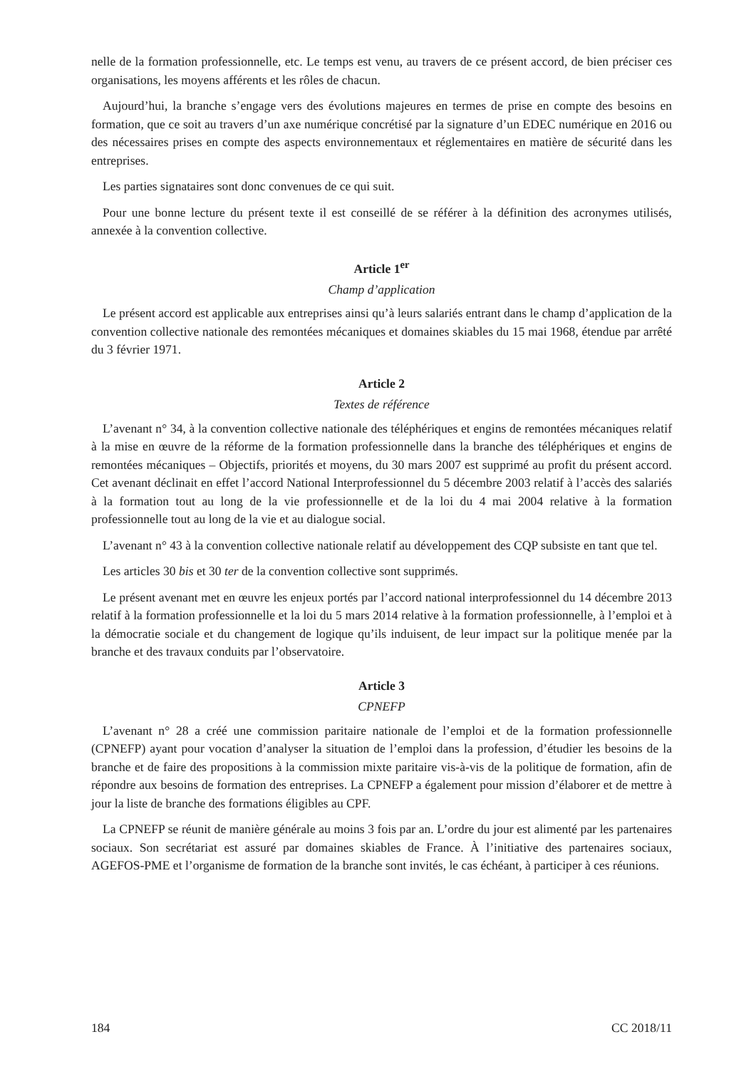nelle de la formation professionnelle, etc. Le temps est venu, au travers de ce présent accord, de bien préciser ces organisations, les moyens afférents et les rôles de chacun.
Aujourd’hui, la branche s’engage vers des évolutions majeures en termes de prise en compte des besoins en formation, que ce soit au travers d’un axe numérique concrétisé par la signature d’un EDEC numérique en 2016 ou des nécessaires prises en compte des aspects environnementaux et réglementaires en matière de sécurité dans les entreprises.
Les parties signataires sont donc convenues de ce qui suit.
Pour une bonne lecture du présent texte il est conseillé de se référer à la définition des acronymes utilisés, annexée à la convention collective.
Article 1<sup>er</sup>
Champ d’application
Le présent accord est applicable aux entreprises ainsi qu’à leurs salariés entrant dans le champ d’application de la convention collective nationale des remontées mécaniques et domaines skiables du 15 mai 1968, étendue par arrêté du 3 février 1971.
Article 2
Textes de référence
L’avenant n° 34, à la convention collective nationale des téléphériques et engins de remontées mécaniques relatif à la mise en œuvre de la réforme de la formation professionnelle dans la branche des téléphériques et engins de remontées mécaniques – Objectifs, priorités et moyens, du 30 mars 2007 est supprimé au profit du présent accord. Cet avenant déclinait en effet l’accord National Interprofessionnel du 5 décembre 2003 relatif à l’accès des salariés à la formation tout au long de la vie professionnelle et de la loi du 4 mai 2004 relative à la formation professionnelle tout au long de la vie et au dialogue social.
L’avenant n° 43 à la convention collective nationale relatif au développement des CQP subsiste en tant que tel.
Les articles 30 bis et 30 ter de la convention collective sont supprimés.
Le présent avenant met en œuvre les enjeux portés par l’accord national interprofessionnel du 14 décembre 2013 relatif à la formation professionnelle et la loi du 5 mars 2014 relative à la formation professionnelle, à l’emploi et à la démocratie sociale et du changement de logique qu’ils induisent, de leur impact sur la politique menée par la branche et des travaux conduits par l’observatoire.
Article 3
CPNEFP
L’avenant n° 28 a créé une commission paritaire nationale de l’emploi et de la formation professionnelle (CPNEFP) ayant pour vocation d’analyser la situation de l’emploi dans la profession, d’étudier les besoins de la branche et de faire des propositions à la commission mixte paritaire vis-à-vis de la politique de formation, afin de répondre aux besoins de formation des entreprises. La CPNEFP a également pour mission d’élaborer et de mettre à jour la liste de branche des formations éligibles au CPF.
La CPNEFP se réunit de manière générale au moins 3 fois par an. L’ordre du jour est alimenté par les partenaires sociaux. Son secrétariat est assuré par domaines skiables de France. À l’initiative des partenaires sociaux, AGEFOS-PME et l’organisme de formation de la branche sont invités, le cas échéant, à participer à ces réunions.
184 CC 2018/11